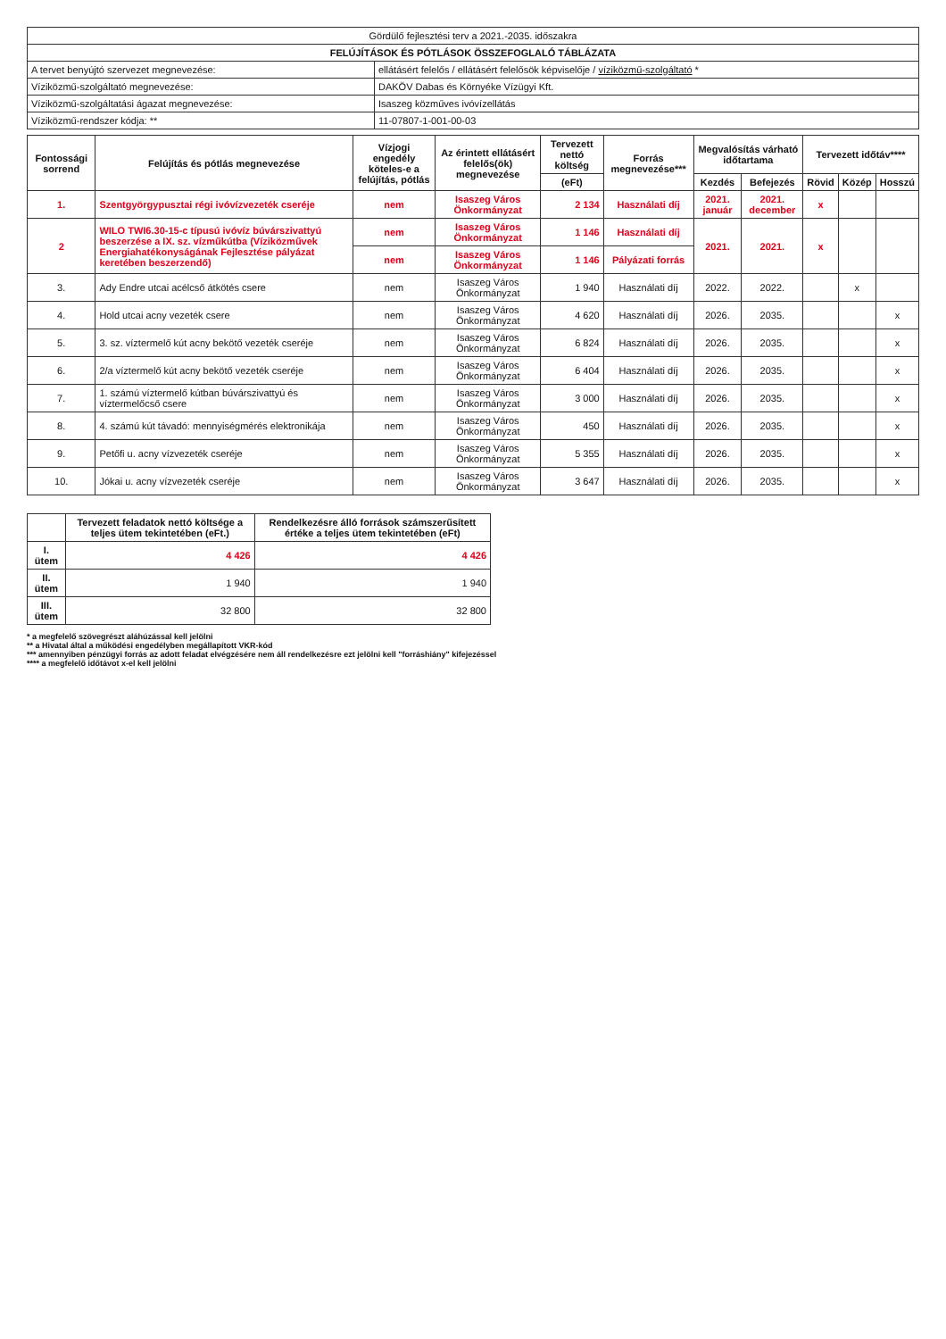| Gördülő fejlesztési terv a 2021.-2035. időszakra | |
| FELÚJÍTÁSOK ÉS PÓTLÁSOK ÖSSZEFOGLALÓ TÁBLÁZATA | |
| A tervet benyújtó szervezet megnevezése: | ellátásért felelős / ellátásért felelősök képviselője / víziközmű-szolgáltató * |
| Víziközmű-szolgáltató megnevezése: | DAKÖV Dabas és Környéke Vízügyi Kft. |
| Víziközmű-szolgáltatási ágazat megnevezése: | Isaszeg közműves ivóvízellátás |
| Víziközmű-rendszer kódja: ** | 11-07807-1-001-00-03 |
| Fontossági sorrend | Felújítás és pótlás megnevezése | Vízjogi engedély köteles-e a felújítás, pótlás | Az érintett ellátásért felelős(ök) megnevezése | Tervezett nettó költség | Forrás megnevezése*** | Megvalósítás várható időtartama | | Tervezett időtáv**** | | |
| --- | --- | --- | --- | --- | --- | --- | --- | --- | --- | --- |
| | | | | (eFt) | | Kezdés | Befejezés | Rövid | Közép | Hosszú |
| 1. | Szentgyörgypusztai régi ivóvízvezeték cseréje | nem | Isaszeg Város Önkormányzat | 2 134 | Használati díj | 2021. január | 2021. december | x | | |
| 2 | WILO TWI6.30-15-c típusú ivóvíz búvárszivattyú beszerzése a IX. sz. vízműkútba (Víziközművek Energiahatékonyságának Fejlesztése pályázat keretében beszerzendő) | nem | Isaszeg Város Önkormányzat | 1 146 | Használati díj | 2021. | 2021. | x | | |
| | | nem | Isaszeg Város Önkormányzat | 1 146 | Pályázati forrás | | | | | |
| 3. | Ady Endre utcai acélcső átkötés csere | nem | Isaszeg Város Önkormányzat | 1 940 | Használati díj | 2022. | 2022. | | x | |
| 4. | Hold utcai acny vezeték csere | nem | Isaszeg Város Önkormányzat | 4 620 | Használati díj | 2026. | 2035. | | | x |
| 5. | 3. sz. víztermelő kút acny bekötő vezeték cseréje | nem | Isaszeg Város Önkormányzat | 6 824 | Használati díj | 2026. | 2035. | | | x |
| 6. | 2/a víztermelő kút acny bekötő vezeték cseréje | nem | Isaszeg Város Önkormányzat | 6 404 | Használati díj | 2026. | 2035. | | | x |
| 7. | 1. számú víztermelő kútban búvárszivattyú és víztermelőcső csere | nem | Isaszeg Város Önkormányzat | 3 000 | Használati díj | 2026. | 2035. | | | x |
| 8. | 4. számú kút távadó: mennyiségmérés elektronikája | nem | Isaszeg Város Önkormányzat | 450 | Használati díj | 2026. | 2035. | | | x |
| 9. | Petőfi u. acny vízvezeték cseréje | nem | Isaszeg Város Önkormányzat | 5 355 | Használati díj | 2026. | 2035. | | | x |
| 10. | Jókai u. acny vízvezeték cseréje | nem | Isaszeg Város Önkormányzat | 3 647 | Használati díj | 2026. | 2035. | | | x |
| | Tervezett feladatok nettó költsége a teljes ütem tekintetében (eFt.) | Rendelkezésre álló források számszerűsített értéke a teljes ütem tekintetében (eFt) |
| --- | --- | --- |
| I. ütem | 4 426 | 4 426 |
| II. ütem | 1 940 | 1 940 |
| III. ütem | 32 800 | 32 800 |
* a megfelelő szövegrészt aláhúzással kell jelölni
** a Hivatal által a működési engedélyben megállapított VKR-kód
*** amennyiben pénzügyi forrás az adott feladat elvégzésére nem áll rendelkezésre ezt jelölni kell "forráshiány" kifejezéssel
**** a megfelelő időtávot x-el kell jelölni